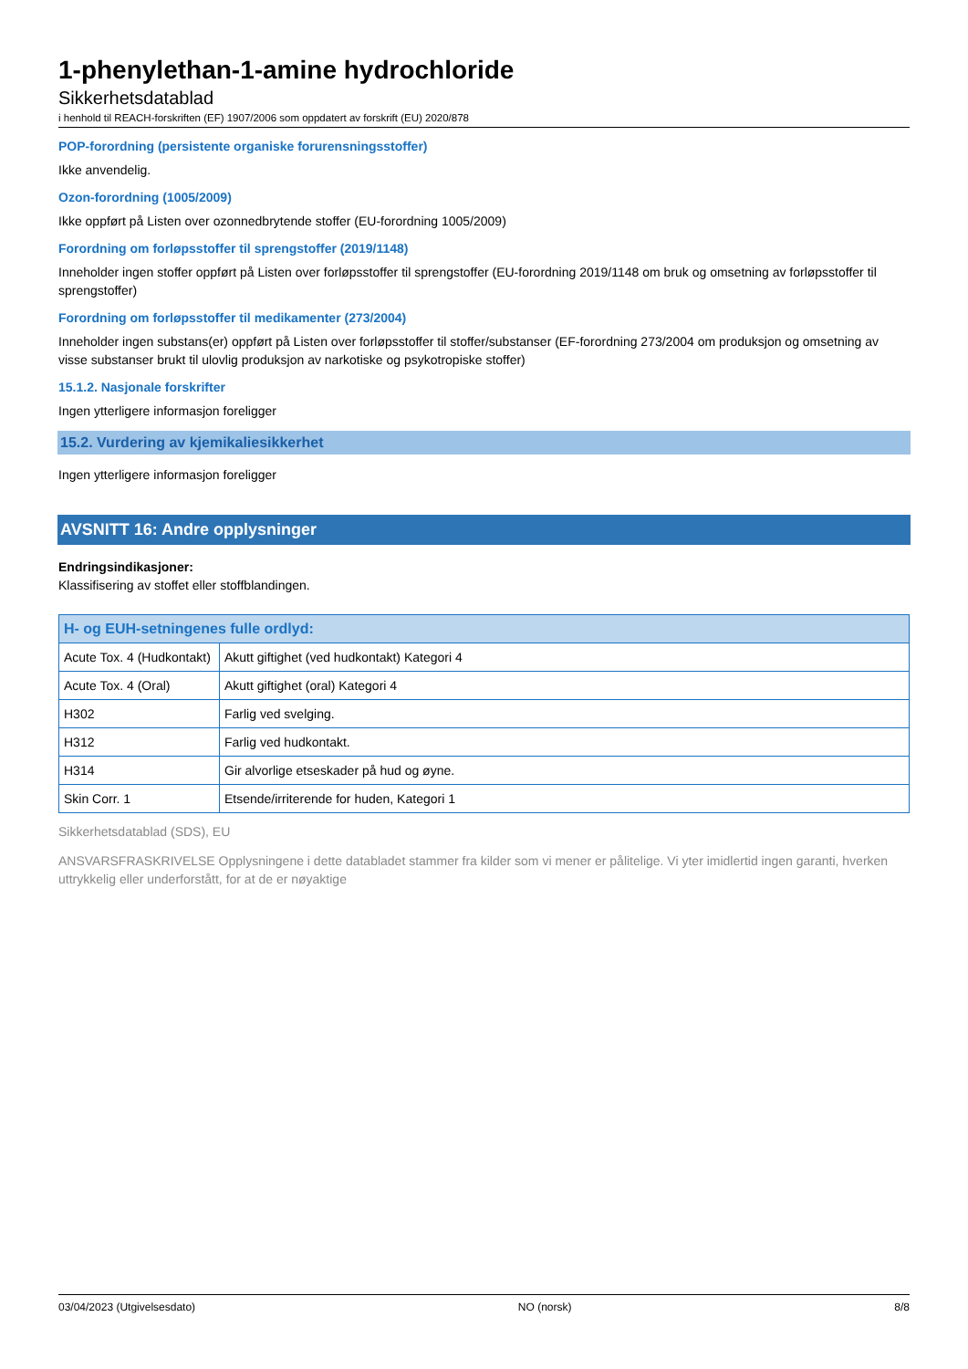1-phenylethan-1-amine hydrochloride
Sikkerhetsdatablad
i henhold til REACH-forskriften (EF) 1907/2006 som oppdatert av forskrift (EU) 2020/878
POP-forordning (persistente organiske forurensningsstoffer)
Ikke anvendelig.
Ozon-forordning (1005/2009)
Ikke oppført på Listen over ozonnedbrytende stoffer (EU-forordning 1005/2009)
Forordning om forløpsstoffer til sprengstoffer (2019/1148)
Inneholder ingen stoffer oppført på Listen over forløpsstoffer til sprengstoffer (EU-forordning 2019/1148 om bruk og omsetning av forløpsstoffer til sprengstoffer)
Forordning om forløpsstoffer til medikamenter (273/2004)
Inneholder ingen substans(er) oppført på Listen over forløpsstoffer til stoffer/substanser (EF-forordning 273/2004 om produksjon og omsetning av visse substanser brukt til ulovlig produksjon av narkotiske og psykotropiske stoffer)
15.1.2. Nasjonale forskrifter
Ingen ytterligere informasjon foreligger
15.2. Vurdering av kjemikaliesikkerhet
Ingen ytterligere informasjon foreligger
AVSNITT 16: Andre opplysninger
Endringsindikasjoner:
Klassifisering av stoffet eller stoffblandingen.
| H- og EUH-setningenes fulle ordlyd: | |
| --- | --- |
| Acute Tox. 4 (Hudkontakt) | Akutt giftighet (ved hudkontakt) Kategori 4 |
| Acute Tox. 4 (Oral) | Akutt giftighet (oral) Kategori 4 |
| H302 | Farlig ved svelging. |
| H312 | Farlig ved hudkontakt. |
| H314 | Gir alvorlige etseskader på hud og øyne. |
| Skin Corr. 1 | Etsende/irriterende for huden, Kategori 1 |
Sikkerhetsdatablad (SDS), EU
ANSVARSFRASKRIVELSE Opplysningene i dette databladet stammer fra kilder som vi mener er pålitelige. Vi yter imidlertid ingen garanti, hverken uttrykkelig eller underforstått, for at de er nøyaktige
03/04/2023 (Utgivelsesdato) NO (norsk) 8/8